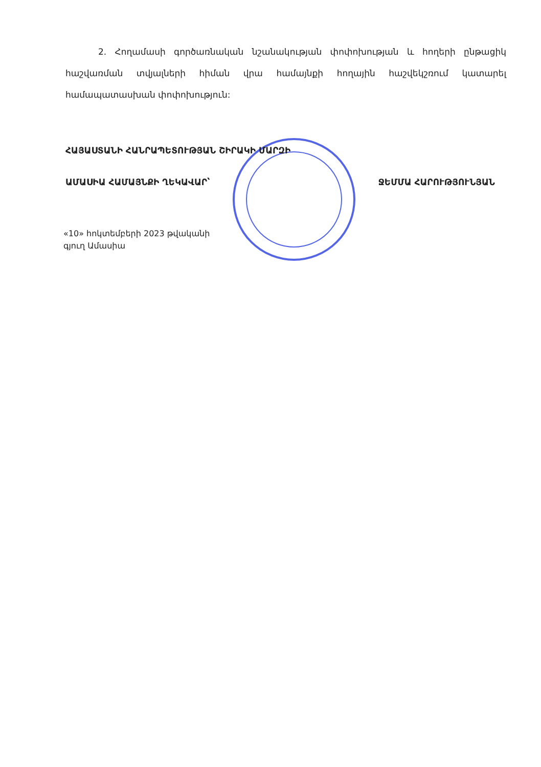2. Հողամասի գործառնական նշանակության փոփոխության և հողերի ընթացիկ հաշվառման տվյալների հիման վրա համայնքի հողային հաշվեկշռում կատարել համապատասխան փոփոխություն:
ՀԱՅԱՍՏԱՆԻ ՀԱՆՐԱՊԵՏՈՒԹՅԱՆ ՇԻՐԱԿԻ ՄԱՐԶԻ
ԱՄԱՍԻԱ ՀԱՄԱՅՆՔԻ ՂԵԿԱՎԱՐ՝ ՋԵՄՄԱ ՀԱՐՈՒԹՅՈՒՆՅԱՆ
«10» հոկտեմբերի 2023 թվականի
գյուղ Ամասիա